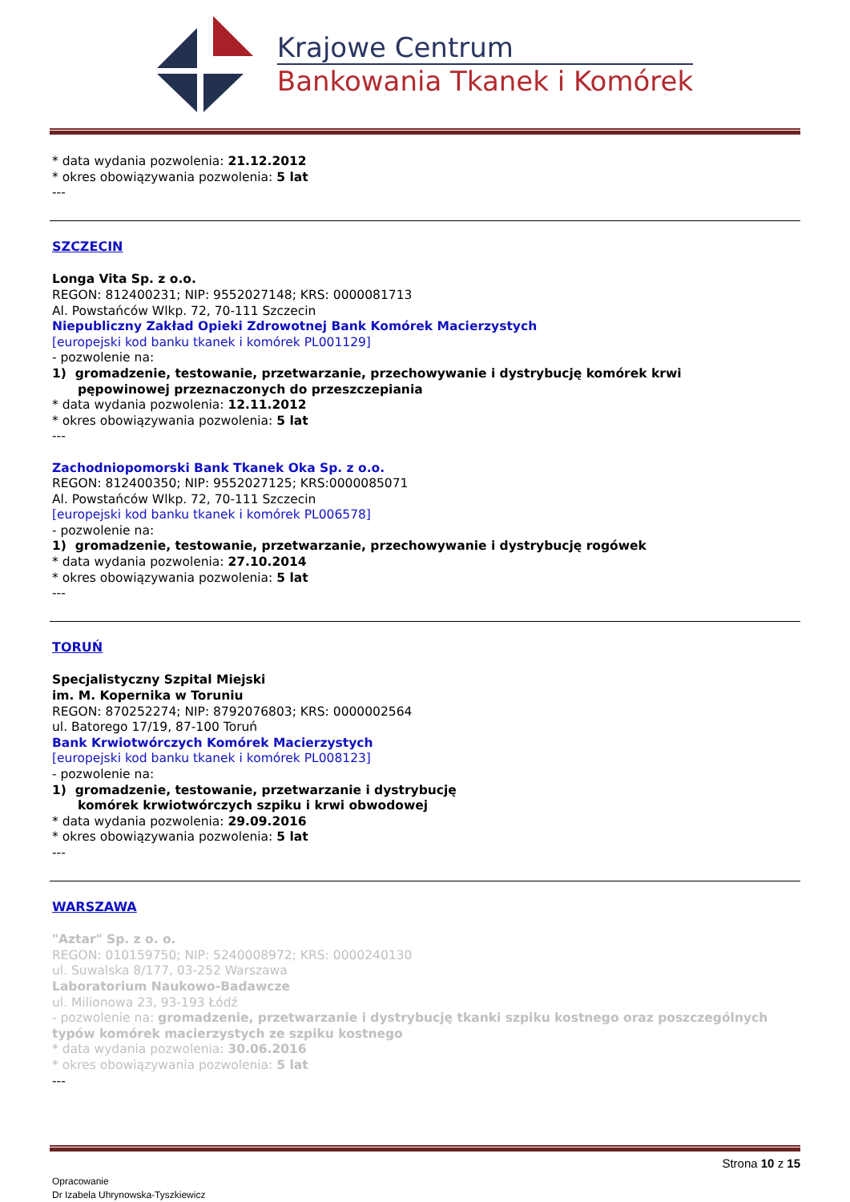Krajowe Centrum
Bankowania Tkanek i Komórek
* data wydania pozwolenia: 21.12.2012
* okres obowiązywania pozwolenia: 5 lat
---
SZCZECIN
Longa Vita Sp. z o.o.
REGON: 812400231; NIP: 9552027148; KRS: 0000081713
Al. Powstańców Wlkp. 72, 70-111 Szczecin
Niepubliczny Zakład Opieki Zdrowotnej Bank Komórek Macierzystych
[europejski kod banku tkanek i komórek PL001129]
- pozwolenie na:
1) gromadzenie, testowanie, przetwarzanie, przechowywanie i dystrybucję komórek krwi
pępowinowej przeznaczonych do przeszczepiania
* data wydania pozwolenia: 12.11.2012
* okres obowiązywania pozwolenia: 5 lat
---
Zachodniopomorski Bank Tkanek Oka Sp. z o.o.
REGON: 812400350; NIP: 9552027125; KRS:0000085071
Al. Powstańców Wlkp. 72, 70-111 Szczecin
[europejski kod banku tkanek i komórek PL006578]
- pozwolenie na:
1) gromadzenie, testowanie, przetwarzanie, przechowywanie i dystrybucję rogówek
* data wydania pozwolenia: 27.10.2014
* okres obowiązywania pozwolenia: 5 lat
---
TORUŃ
Specjalistyczny Szpital Miejski
im. M. Kopernika w Toruniu
REGON: 870252274; NIP: 8792076803; KRS: 0000002564
ul. Batorego 17/19, 87-100 Toruń
Bank Krwiotwórczych Komórek Macierzystych
[europejski kod banku tkanek i komórek PL008123]
- pozwolenie na:
1) gromadzenie, testowanie, przetwarzanie i dystrybucję
komórek krwiotwórczych szpiku i krwi obwodowej
* data wydania pozwolenia: 29.09.2016
* okres obowiązywania pozwolenia: 5 lat
---
WARSZAWA
"Aztar" Sp. z o. o.
REGON: 010159750; NIP: 5240008972; KRS: 0000240130
ul. Suwalska 8/177, 03-252 Warszawa
Laboratorium Naukowo-Badawcze
ul. Milionowa 23, 93-193 Łódź
- pozwolenie na: gromadzenie, przetwarzanie i dystrybucję tkanki szpiku kostnego oraz poszczególnych typów komórek macierzystych ze szpiku kostnego
* data wydania pozwolenia: 30.06.2016
* okres obowiązywania pozwolenia: 5 lat
---
Strona 10 z 15
Opracowanie
Dr Izabela Uhrynowska-Tyszkiewicz